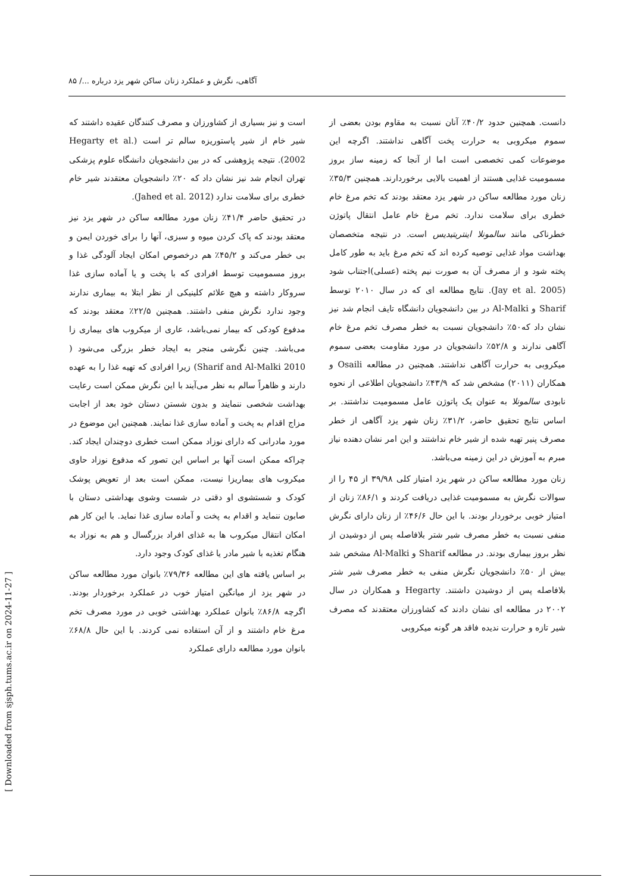آگاهی، نگرش و عملکرد زنان ساکن شهر یزد درباره .../ ۸۵
دانست. همچنین حدود ۴۰/۲٪ آنان نسبت به مقاوم بودن بعضی از سموم میکروبی به حرارت پخت آگاهی نداشتند. اگرچه این موضوعات کمی تخصصی است اما از آنجا که زمینه ساز بروز مسمومیت غذایی هستند از اهمیت بالایی برخوردارند. همچنین ۳۵/۳٪ زنان مورد مطالعه ساکن در شهر یزد معتقد بودند که تخم مرغ خام خطری برای سلامت ندارد. تخم مرغ خام عامل انتقال پاتوژن خطرناکی مانند سالمونلا اینتریتیدیس است. در نتیجه متخصصان بهداشت مواد غذایی توصیه کرده اند که تخم مرغ باید به طور کامل پخته شود و از مصرف آن به صورت نیم پخته (عسلی)اجتناب شود (Jay et al. 2005). نتایج مطالعه ای که در سال ۲۰۱۰ توسط Sharif و Al-Malki در بین دانشجویان دانشگاه تایف انجام شد نیز نشان داد که۵۰٪ دانشجویان نسبت به خطر مصرف تخم مرغ خام آگاهی ندارند و ۵۲/۸٪ دانشجویان در مورد مقاومت بعضی سموم میکروبی به حرارت آگاهی نداشتند. همچنین در مطالعه Osaili و همکاران (۲۰۱۱) مشخص شد که ۴۳/۹٪ دانشجویان اطلاعی از نحوه نابودی سالمونلا به عنوان یک پاتوژن عامل مسمومیت نداشتند. بر اساس نتایج تحقیق حاضر، ۳۱/۲٪ زنان شهر یزد آگاهی از خطر مصرف پنیر تهیه شده از شیر خام نداشتند و این امر نشان دهنده نیاز مبرم به آموزش در این زمینه می‌باشد.
زنان مورد مطالعه ساکن در شهر یزد امتیاز کلی ۳۹/۹۸ از ۴۵ را از سوالات نگرش به مسمومیت غذایی دریافت کردند و ۸۶/۱٪ زنان از امتیاز خوبی برخوردار بودند. با این حال ۴۶/۶٪ از زنان دارای نگرش منفی نسبت به خطر مصرف شیر شتر بلافاصله پس از دوشیدن از نظر بروز بیماری بودند. در مطالعه Sharif و Al-Malki مشخص شد بیش از ۵۰٪ دانشجویان نگرش منفی به خطر مصرف شیر شتر بلافاصله پس از دوشیدن داشتند. Hegarty و همکاران در سال ۲۰۰۲ در مطالعه ای نشان دادند که کشاورزان معتقدند که مصرف شیر تازه و حرارت ندیده فاقد هر گونه میکروبی
است و نیز بسیاری از کشاورزان و مصرف کنندگان عقیده داشتند که شیر خام از شیر پاستوریزه سالم تر است (Hegarty et al. 2002). نتیجه پژوهشی که در بین دانشجویان دانشگاه علوم پزشکی تهران انجام شد نیز نشان داد که ۲۰٪ دانشجویان معتقدند شیر خام خطری برای سلامت ندارد (Jahed et al. 2012).
در تحقیق حاضر ۴۱/۴٪ زنان مورد مطالعه ساکن در شهر یزد نیز معتقد بودند که پاک کردن میوه و سبزی، آنها را برای خوردن ایمن و بی خطر می‌کند و ۴۵/۲٪ هم درخصوص امکان ایجاد آلودگی غذا و بروز مسمومیت توسط افرادی که با پخت و یا آماده سازی غذا سروکار داشته و هیچ علائم کلینیکی از نظر ابتلا به بیماری ندارند وجود ندارد نگرش منفی داشتند. همچنین ۲۲/۵٪ معتقد بودند که مدفوع کودکی که بیمار نمی‌باشد، عاری از میکروب های بیماری زا می‌باشد. چنین نگرشی منجر به ایجاد خطر بزرگی می‌شود ( Sharif and Al-Malki 2010) زیرا افرادی که تهیه غذا را به عهده دارند و ظاهراً سالم به نظر می‌آیند با این نگرش ممکن است رعایت بهداشت شخصی ننمایند و بدون شستن دستان خود بعد از اجابت مزاج اقدام به پخت و آماده سازی غذا نمایند. همچنین این موضوع در مورد مادرانی که دارای نوزاد ممکن است خطری دوچندان ایجاد کند. چراکه ممکن است آنها بر اساس این تصور که مدفوع نوزاد حاوی میکروب های بیماریزا نیست، ممکن است بعد از تعویض پوشک کودک و شستشوی او دقتی در شست وشوی بهداشتی دستان با صابون ننماید و اقدام به پخت و آماده سازی غذا نماید. با این کار هم امکان انتقال میکروب ها به غذای افراد بزرگسال و هم به نوزاد به هنگام تغذیه با شیر مادر یا غذای کودک وجود دارد.
بر اساس یافته های این مطالعه ۷۹/۳۶٪ بانوان مورد مطالعه ساکن در شهر یزد از میانگین امتیاز خوب در عملکرد برخوردار بودند. اگرچه ۸۶/۸٪ بانوان عملکرد بهداشتی خوبی در مورد مصرف تخم مرغ خام داشتند و از آن استفاده نمی کردند. با این حال ۶۸/۸٪ بانوان مورد مطالعه دارای عملکرد
[ Downloaded from sjsph.tums.ac.ir on 2024-11-27 ]